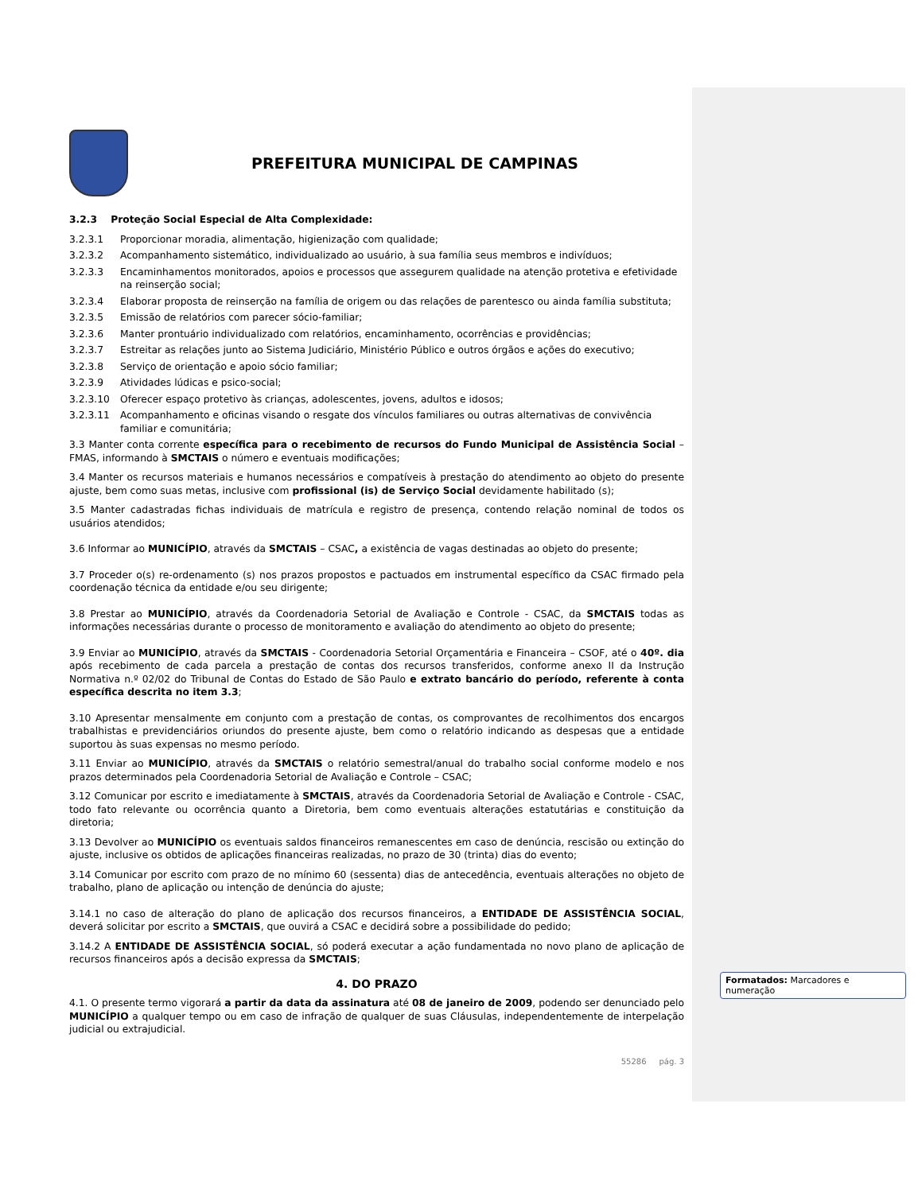PREFEITURA MUNICIPAL DE CAMPINAS
3.2.3 Proteção Social Especial de Alta Complexidade:
3.2.3.1 Proporcionar moradia, alimentação, higienização com qualidade;
3.2.3.2 Acompanhamento sistemático, individualizado ao usuário, à sua família seus membros e indivíduos;
3.2.3.3 Encaminhamentos monitorados, apoios e processos que assegurem qualidade na atenção protetiva e efetividade na reinserção social;
3.2.3.4 Elaborar proposta de reinserção na família de origem ou das relações de parentesco ou ainda família substituta;
3.2.3.5 Emissão de relatórios com parecer sócio-familiar;
3.2.3.6 Manter prontuário individualizado com relatórios, encaminhamento, ocorrências e providências;
3.2.3.7 Estreitar as relações junto ao Sistema Judiciário, Ministério Público e outros órgãos e ações do executivo;
3.2.3.8 Serviço de orientação e apoio sócio familiar;
3.2.3.9 Atividades lúdicas e psico-social;
3.2.3.10 Oferecer espaço protetivo às crianças, adolescentes, jovens, adultos e idosos;
3.2.3.11 Acompanhamento e oficinas visando o resgate dos vínculos familiares ou outras alternativas de convivência familiar e comunitária;
3.3 Manter conta corrente específica para o recebimento de recursos do Fundo Municipal de Assistência Social – FMAS, informando à SMCTAIS o número e eventuais modificações;
3.4 Manter os recursos materiais e humanos necessários e compatíveis à prestação do atendimento ao objeto do presente ajuste, bem como suas metas, inclusive com profissional (is) de Serviço Social devidamente habilitado (s);
3.5 Manter cadastradas fichas individuais de matrícula e registro de presença, contendo relação nominal de todos os usuários atendidos;
3.6 Informar ao MUNICÍPIO, através da SMCTAIS – CSAC, a existência de vagas destinadas ao objeto do presente;
3.7 Proceder o(s) re-ordenamento (s) nos prazos propostos e pactuados em instrumental específico da CSAC firmado pela coordenação técnica da entidade e/ou seu dirigente;
3.8 Prestar ao MUNICÍPIO, através da Coordenadoria Setorial de Avaliação e Controle - CSAC, da SMCTAIS todas as informações necessárias durante o processo de monitoramento e avaliação do atendimento ao objeto do presente;
3.9 Enviar ao MUNICÍPIO, através da SMCTAIS - Coordenadoria Setorial Orçamentária e Financeira – CSOF, até o 40º. dia após recebimento de cada parcela a prestação de contas dos recursos transferidos, conforme anexo II da Instrução Normativa n.º 02/02 do Tribunal de Contas do Estado de São Paulo e extrato bancário do período, referente à conta específica descrita no item 3.3;
3.10 Apresentar mensalmente em conjunto com a prestação de contas, os comprovantes de recolhimentos dos encargos trabalhistas e previdenciários oriundos do presente ajuste, bem como o relatório indicando as despesas que a entidade suportou às suas expensas no mesmo período.
3.11 Enviar ao MUNICÍPIO, através da SMCTAIS o relatório semestral/anual do trabalho social conforme modelo e nos prazos determinados pela Coordenadoria Setorial de Avaliação e Controle – CSAC;
3.12 Comunicar por escrito e imediatamente à SMCTAIS, através da Coordenadoria Setorial de Avaliação e Controle - CSAC, todo fato relevante ou ocorrência quanto a Diretoria, bem como eventuais alterações estatutárias e constituição da diretoria;
3.13 Devolver ao MUNICÍPIO os eventuais saldos financeiros remanescentes em caso de denúncia, rescisão ou extinção do ajuste, inclusive os obtidos de aplicações financeiras realizadas, no prazo de 30 (trinta) dias do evento;
3.14 Comunicar por escrito com prazo de no mínimo 60 (sessenta) dias de antecedência, eventuais alterações no objeto de trabalho, plano de aplicação ou intenção de denúncia do ajuste;
3.14.1 no caso de alteração do plano de aplicação dos recursos financeiros, a ENTIDADE DE ASSISTÊNCIA SOCIAL, deverá solicitar por escrito a SMCTAIS, que ouvirá a CSAC e decidirá sobre a possibilidade do pedido;
3.14.2 A ENTIDADE DE ASSISTÊNCIA SOCIAL, só poderá executar a ação fundamentada no novo plano de aplicação de recursos financeiros após a decisão expressa da SMCTAIS;
4. DO PRAZO
4.1. O presente termo vigorará a partir da data da assinatura até 08 de janeiro de 2009, podendo ser denunciado pelo MUNICÍPIO a qualquer tempo ou em caso de infração de qualquer de suas Cláusulas, independentemente de interpelação judicial ou extrajudicial.
55286 pág. 3
Formatados: Marcadores e numeração